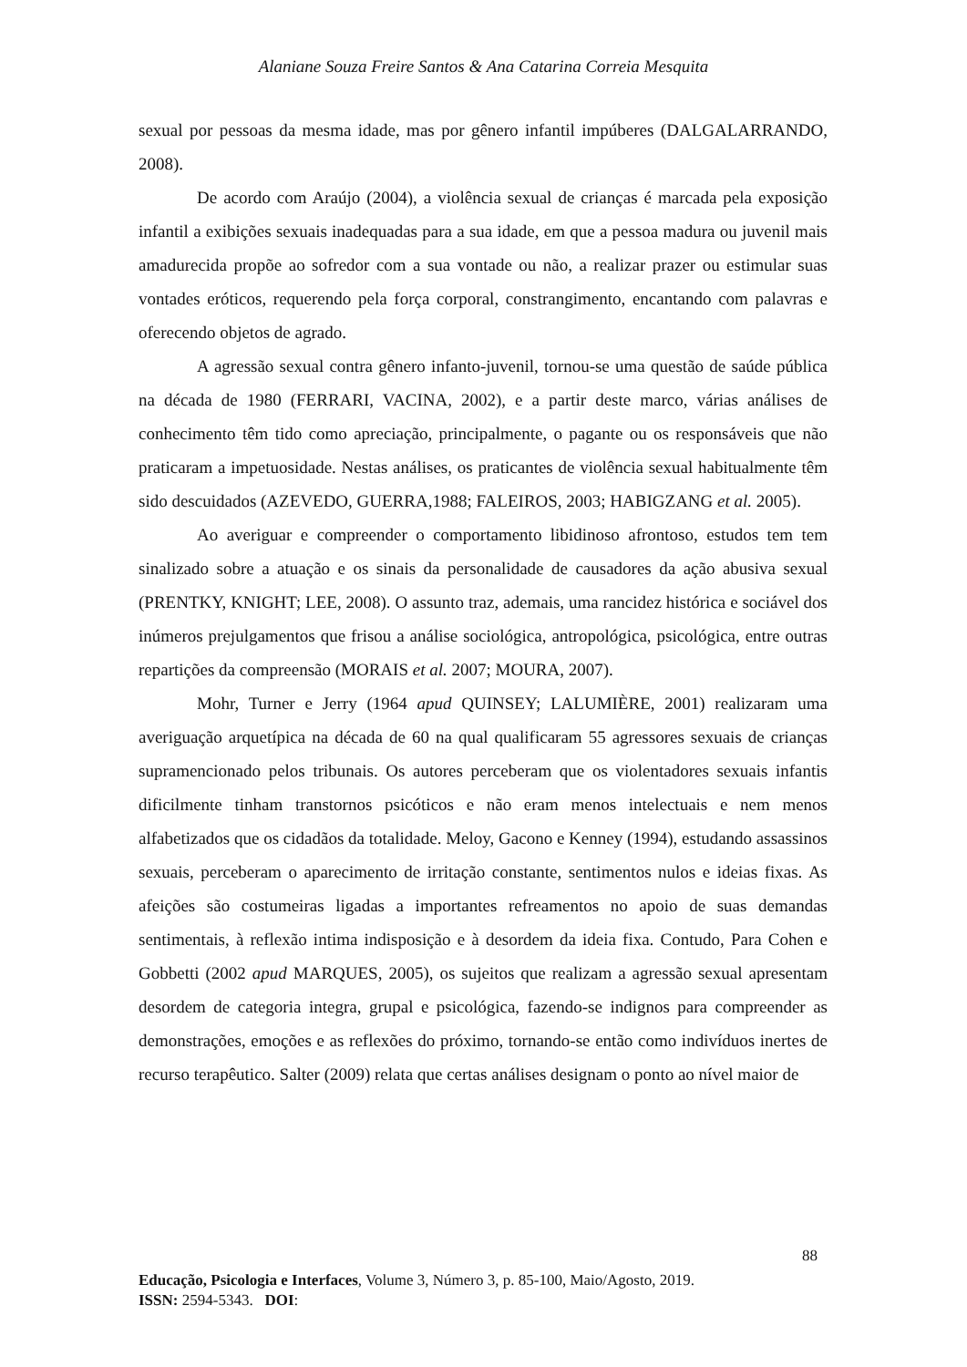Alaniane Souza Freire Santos & Ana Catarina Correia Mesquita
sexual por pessoas da mesma idade, mas por gênero infantil impúberes (DALGALARRANDO, 2008).
De acordo com Araújo (2004), a violência sexual de crianças é marcada pela exposição infantil a exibições sexuais inadequadas para a sua idade, em que a pessoa madura ou juvenil mais amadurecida propõe ao sofredor com a sua vontade ou não, a realizar prazer ou estimular suas vontades eróticos, requerendo pela força corporal, constrangimento, encantando com palavras e oferecendo objetos de agrado.
A agressão sexual contra gênero infanto-juvenil, tornou-se uma questão de saúde pública na década de 1980 (FERRARI, VACINA, 2002), e a partir deste marco, várias análises de conhecimento têm tido como apreciação, principalmente, o pagante ou os responsáveis que não praticaram a impetuosidade. Nestas análises, os praticantes de violência sexual habitualmente têm sido descuidados (AZEVEDO, GUERRA,1988; FALEIROS, 2003; HABIGZANG et al. 2005).
Ao averiguar e compreender o comportamento libidinoso afrontoso, estudos tem tem sinalizado sobre a atuação e os sinais da personalidade de causadores da ação abusiva sexual (PRENTKY, KNIGHT; LEE, 2008). O assunto traz, ademais, uma rancidez histórica e sociável dos inúmeros prejulgamentos que frisou a análise sociológica, antropológica, psicológica, entre outras repartições da compreensão (MORAIS et al. 2007; MOURA, 2007).
Mohr, Turner e Jerry (1964 apud QUINSEY; LALUMIÈRE, 2001) realizaram uma averiguação arquetípica na década de 60 na qual qualificaram 55 agressores sexuais de crianças supramencionado pelos tribunais. Os autores perceberam que os violentadores sexuais infantis dificilmente tinham transtornos psicóticos e não eram menos intelectuais e nem menos alfabetizados que os cidadãos da totalidade. Meloy, Gacono e Kenney (1994), estudando assassinos sexuais, perceberam o aparecimento de irritação constante, sentimentos nulos e ideias fixas. As afeições são costumeiras ligadas a importantes refreamentos no apoio de suas demandas sentimentais, à reflexão intima indisposição e à desordem da ideia fixa. Contudo, Para Cohen e Gobbetti (2002 apud MARQUES, 2005), os sujeitos que realizam a agressão sexual apresentam desordem de categoria integra, grupal e psicológica, fazendo-se indignos para compreender as demonstrações, emoções e as reflexões do próximo, tornando-se então como indivíduos inertes de recurso terapêutico. Salter (2009) relata que certas análises designam o ponto ao nível maior de
88
Educação, Psicologia e Interfaces, Volume 3, Número 3, p. 85-100, Maio/Agosto, 2019.
ISSN: 2594-5343. DOI: